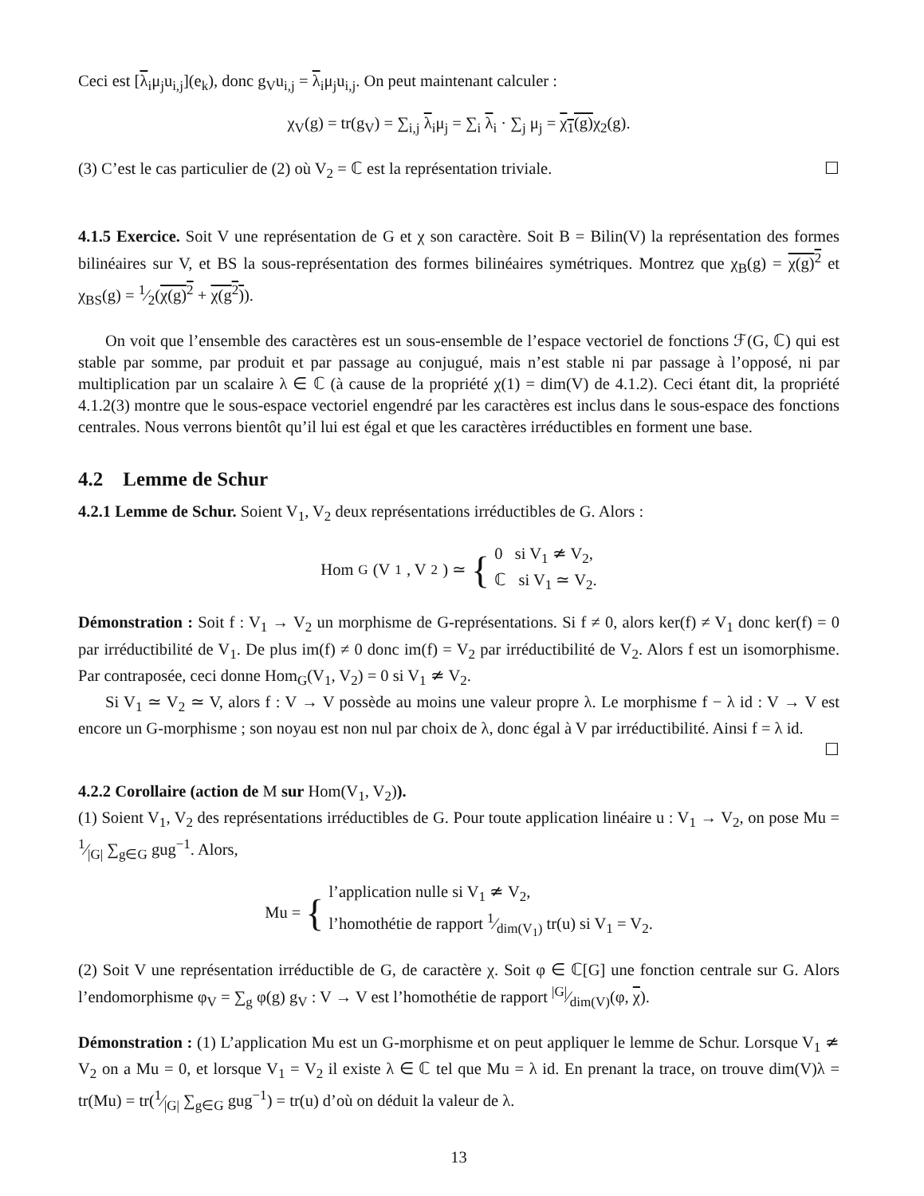Ceci est [λ<sub>i</sub>μ<sub>j</sub>u<sub>i,j</sub>](e<sub>k</sub>), donc g<sub>V</sub>u<sub>i,j</sub> = λ<sub>i</sub>μ<sub>j</sub>u<sub>i,j</sub>. On peut maintenant calculer :
χ<sub>V</sub>(g) = tr(g<sub>V</sub>) = ∑<sub>i,j</sub> λ<sub>i</sub>μ<sub>j</sub> = ∑<sub>i</sub> λ<sub>i</sub> · ∑<sub>j</sub> μ<sub>j</sub> = χ<sub>1</sub>(g) χ<sub>2</sub>(g).
(3) C’est le cas particulier de (2) où V<sub>2</sub> = ℂ est la représentation triviale. ☐
4.1.5 Exercice. Soit V une représentation de G et χ son caractère. Soit B = Bilin(V) la représentation des formes bilinéaires sur V, et BS la sous-représentation des formes bilinéaires symétriques. Montrez que χ<sub>B</sub>(g) = χ(g)<sup>2</sup> et χ<sub>BS</sub>(g) = 1⁄2(χ(g)<sup>2</sup> + χ(g<sup>2</sup>)).
On voit que l’ensemble des caractères est un sous-ensemble de l’espace vectoriel de fonctions ℱ(G, ℂ) qui est stable par somme, par produit et par passage au conjugué, mais n’est stable ni par passage à l’opposé, ni par multiplication par un scalaire λ ∈ ℂ (à cause de la propriété χ(1) = dim(V) de 4.1.2). Ceci étant dit, la propriété 4.1.2(3) montre que le sous-espace vectoriel engendré par les caractères est inclus dans le sous-espace des fonctions centrales. Nous verrons bientôt qu’il lui est égal et que les caractères irréductibles en forment une base.
4.2 Lemme de Schur
4.2.1 Lemme de Schur. Soient V<sub>1</sub>, V<sub>2</sub> deux représentations irréductibles de G. Alors :
Hom<sub>G</sub>(V<sub>1</sub>, V<sub>2</sub>) ≃ { 0 si V<sub>1</sub> ≄ V<sub>2</sub>,
ℂ si V<sub>1</sub> ≃ V<sub>2</sub>.
Démonstration : Soit f : V<sub>1</sub> → V<sub>2</sub> un morphisme de G-représentations. Si f ≠ 0, alors ker(f) ≠ V<sub>1</sub> donc ker(f) = 0 par irréductibilité de V<sub>1</sub>. De plus im(f) ≠ 0 donc im(f) = V<sub>2</sub> par irréductibilité de V<sub>2</sub>. Alors f est un isomorphisme. Par contraposée, ceci donne Hom<sub>G</sub>(V<sub>1</sub>, V<sub>2</sub>) = 0 si V<sub>1</sub> ≄ V<sub>2</sub>.
Si V<sub>1</sub> ≃ V<sub>2</sub> ≃ V, alors f : V → V possède au moins une valeur propre λ. Le morphisme f − λ id : V → V est encore un G-morphisme ; son noyau est non nul par choix de λ, donc égal à V par irréductibilité. Ainsi f = λ id. ☐
4.2.2 Corollaire (action de M sur Hom(V<sub>1</sub>, V<sub>2</sub>)).
(1) Soient V<sub>1</sub>, V<sub>2</sub> des représentations irréductibles de G. Pour toute application linéaire u : V<sub>1</sub> → V<sub>2</sub>, on pose Mu = 1⁄|G| ∑<sub>g∈G</sub> gug<sup>−1</sup>. Alors,
Mu = { l’application nulle si V<sub>1</sub> ≄ V<sub>2</sub>,
l’homothétie de rapport 1⁄dim(V<sub>1</sub>) tr(u) si V<sub>1</sub> = V<sub>2</sub>.
(2) Soit V une représentation irréductible de G, de caractère χ. Soit φ ∈ ℂ[G] une fonction centrale sur G. Alors l’endomorphisme φ<sub>V</sub> = ∑<sub>g</sub> φ(g) g<sub>V</sub> : V → V est l’homothétie de rapport |G|⁄dim(V)(φ, χ).
Démonstration : (1) L’application Mu est un G-morphisme et on peut appliquer le lemme de Schur. Lorsque V<sub>1</sub> ≄ V<sub>2</sub> on a Mu = 0, et lorsque V<sub>1</sub> = V<sub>2</sub> il existe λ ∈ ℂ tel que Mu = λ id. En prenant la trace, on trouve dim(V)λ = tr(Mu) = tr(1⁄|G| ∑<sub>g∈G</sub> gug<sup>−1</sup>) = tr(u) d’où on déduit la valeur de λ.
13